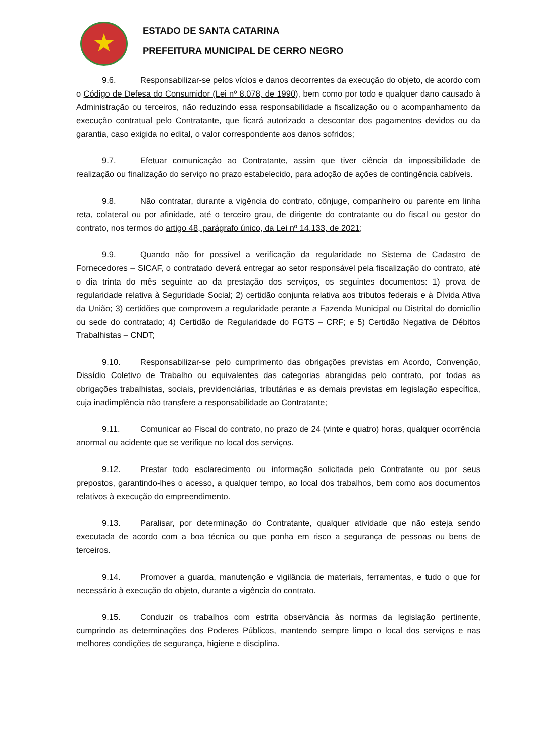ESTADO DE SANTA CATARINA
PREFEITURA MUNICIPAL DE CERRO NEGRO
9.6. Responsabilizar-se pelos vícios e danos decorrentes da execução do objeto, de acordo com o Código de Defesa do Consumidor (Lei nº 8.078, de 1990), bem como por todo e qualquer dano causado à Administração ou terceiros, não reduzindo essa responsabilidade a fiscalização ou o acompanhamento da execução contratual pelo Contratante, que ficará autorizado a descontar dos pagamentos devidos ou da garantia, caso exigida no edital, o valor correspondente aos danos sofridos;
9.7. Efetuar comunicação ao Contratante, assim que tiver ciência da impossibilidade de realização ou finalização do serviço no prazo estabelecido, para adoção de ações de contingência cabíveis.
9.8. Não contratar, durante a vigência do contrato, cônjuge, companheiro ou parente em linha reta, colateral ou por afinidade, até o terceiro grau, de dirigente do contratante ou do fiscal ou gestor do contrato, nos termos do artigo 48, parágrafo único, da Lei nº 14.133, de 2021;
9.9. Quando não for possível a verificação da regularidade no Sistema de Cadastro de Fornecedores – SICAF, o contratado deverá entregar ao setor responsável pela fiscalização do contrato, até o dia trinta do mês seguinte ao da prestação dos serviços, os seguintes documentos: 1) prova de regularidade relativa à Seguridade Social; 2) certidão conjunta relativa aos tributos federais e à Dívida Ativa da União; 3) certidões que comprovem a regularidade perante a Fazenda Municipal ou Distrital do domicílio ou sede do contratado; 4) Certidão de Regularidade do FGTS – CRF; e 5) Certidão Negativa de Débitos Trabalhistas – CNDT;
9.10. Responsabilizar-se pelo cumprimento das obrigações previstas em Acordo, Convenção, Dissídio Coletivo de Trabalho ou equivalentes das categorias abrangidas pelo contrato, por todas as obrigações trabalhistas, sociais, previdenciárias, tributárias e as demais previstas em legislação específica, cuja inadimplência não transfere a responsabilidade ao Contratante;
9.11. Comunicar ao Fiscal do contrato, no prazo de 24 (vinte e quatro) horas, qualquer ocorrência anormal ou acidente que se verifique no local dos serviços.
9.12. Prestar todo esclarecimento ou informação solicitada pelo Contratante ou por seus prepostos, garantindo-lhes o acesso, a qualquer tempo, ao local dos trabalhos, bem como aos documentos relativos à execução do empreendimento.
9.13. Paralisar, por determinação do Contratante, qualquer atividade que não esteja sendo executada de acordo com a boa técnica ou que ponha em risco a segurança de pessoas ou bens de terceiros.
9.14. Promover a guarda, manutenção e vigilância de materiais, ferramentas, e tudo o que for necessário à execução do objeto, durante a vigência do contrato.
9.15. Conduzir os trabalhos com estrita observância às normas da legislação pertinente, cumprindo as determinações dos Poderes Públicos, mantendo sempre limpo o local dos serviços e nas melhores condições de segurança, higiene e disciplina.